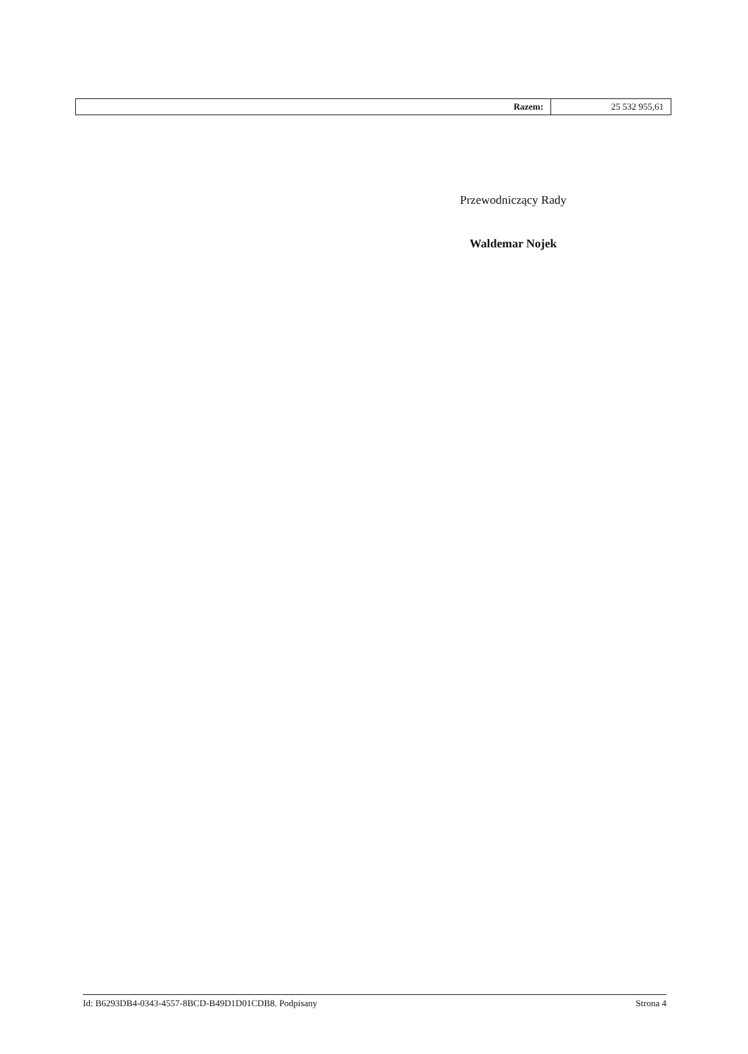| Razem: | 25 532 955,61 |
Przewodniczący Rady
Waldemar Nojek
Id: B6293DB4-0343-4557-8BCD-B49D1D01CDB8. Podpisany Strona 4